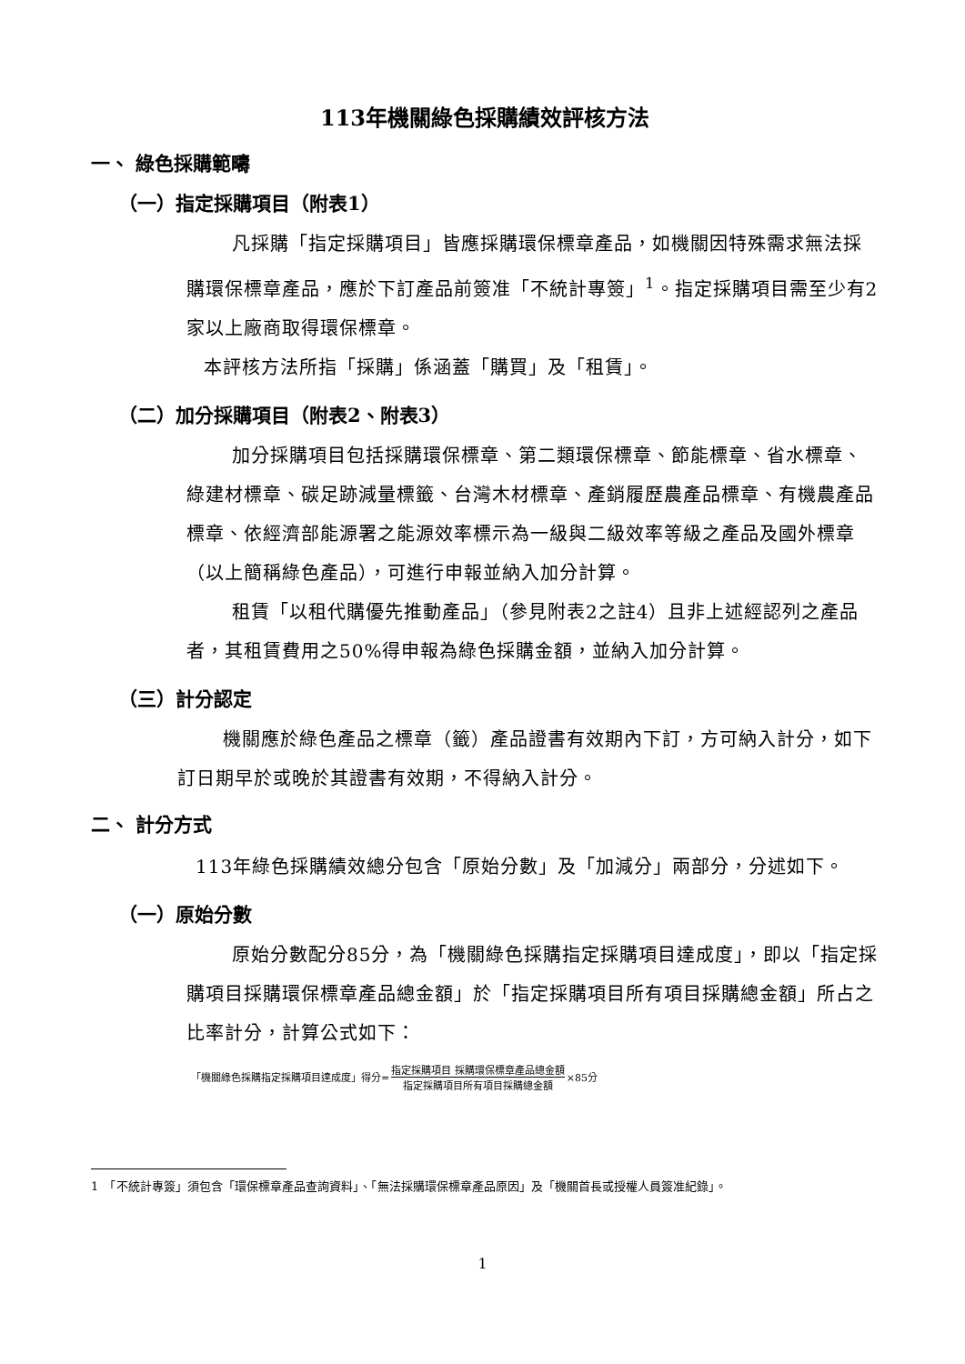113年機關綠色採購績效評核方法
一、 綠色採購範疇
（一）指定採購項目（附表1）
凡採購「指定採購項目」皆應採購環保標章產品，如機關因特殊需求無法採購環保標章產品，應於下訂產品前簽准「不統計專簽」<sup>1</sup>。指定採購項目需至少有2家以上廠商取得環保標章。
本評核方法所指「採購」係涵蓋「購買」及「租賃」。
（二）加分採購項目（附表2、附表3）
加分採購項目包括採購環保標章、第二類環保標章、節能標章、省水標章、綠建材標章、碳足跡減量標籤、台灣木材標章、產銷履歷農產品標章、有機農產品標章、依經濟部能源署之能源效率標示為一級與二級效率等級之產品及國外標章（以上簡稱綠色產品），可進行申報並納入加分計算。
租賃「以租代購優先推動產品」（參見附表2之註4）且非上述經認列之產品者，其租賃費用之50%得申報為綠色採購金額，並納入加分計算。
（三）計分認定
機關應於綠色產品之標章（籤）產品證書有效期內下訂，方可納入計分，如下訂日期早於或晚於其證書有效期，不得納入計分。
二、 計分方式
113年綠色採購績效總分包含「原始分數」及「加減分」兩部分，分述如下。
（一）原始分數
原始分數配分85分，為「機關綠色採購指定採購項目達成度」，即以「指定採購項目採購環保標章產品總金額」於「指定採購項目所有項目採購總金額」所占之比率計分，計算公式如下：
「機關綠色採購指定採購項目達成度」得分= 指定採購項目 採購環保標章產品總金額 指定採購項目所有項目採購總金額 ×85分
1　「不統計專簽」須包含「環保標章產品查詢資料」、「無法採購環保標章產品原因」及「機關首長或授權人員簽准紀錄」。
1